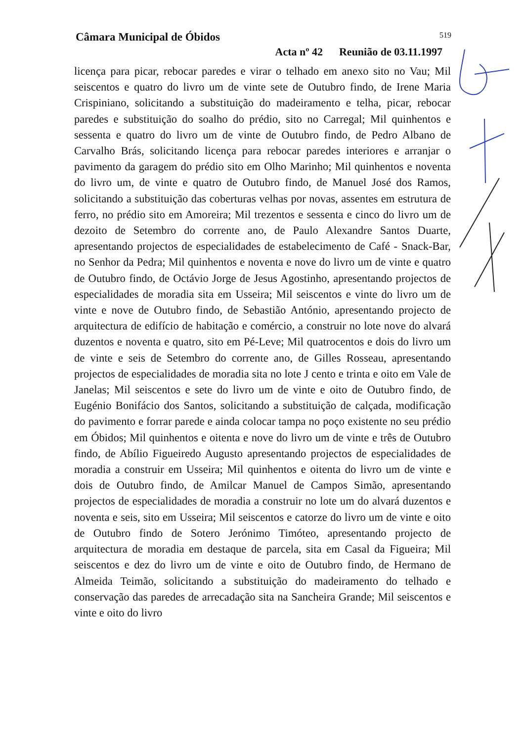Câmara Municipal de Óbidos 519
Acta nº 42 Reunião de 03.11.1997
licença para picar, rebocar paredes e virar o telhado em anexo sito no Vau; Mil seiscentos e quatro do livro um de vinte sete de Outubro findo, de Irene Maria Crispiniano, solicitando a substituição do madeiramento e telha, picar, rebocar paredes e substituição do soalho do prédio, sito no Carregal; Mil quinhentos e sessenta e quatro do livro um de vinte de Outubro findo, de Pedro Albano de Carvalho Brás, solicitando licença para rebocar paredes interiores e arranjar o pavimento da garagem do prédio sito em Olho Marinho; Mil quinhentos e noventa do livro um, de vinte e quatro de Outubro findo, de Manuel José dos Ramos, solicitando a substituição das coberturas velhas por novas, assentes em estrutura de ferro, no prédio sito em Amoreira; Mil trezentos e sessenta e cinco do livro um de dezoito de Setembro do corrente ano, de Paulo Alexandre Santos Duarte, apresentando projectos de especialidades de estabelecimento de Café - Snack-Bar, no Senhor da Pedra; Mil quinhentos e noventa e nove do livro um de vinte e quatro de Outubro findo, de Octávio Jorge de Jesus Agostinho, apresentando projectos de especialidades de moradia sita em Usseira; Mil seiscentos e vinte do livro um de vinte e nove de Outubro findo, de Sebastião António, apresentando projecto de arquitectura de edifício de habitação e comércio, a construir no lote nove do alvará duzentos e noventa e quatro, sito em Pé-Leve; Mil quatrocentos e dois do livro um de vinte e seis de Setembro do corrente ano, de Gilles Rosseau, apresentando projectos de especialidades de moradia sita no lote J cento e trinta e oito em Vale de Janelas; Mil seiscentos e sete do livro um de vinte e oito de Outubro findo, de Eugénio Bonifácio dos Santos, solicitando a substituição de calçada, modificação do pavimento e forrar parede e ainda colocar tampa no poço existente no seu prédio em Óbidos; Mil quinhentos e oitenta e nove do livro um de vinte e três de Outubro findo, de Abílio Figueiredo Augusto apresentando projectos de especialidades de moradia a construir em Usseira; Mil quinhentos e oitenta do livro um de vinte e dois de Outubro findo, de Amilcar Manuel de Campos Simão, apresentando projectos de especialidades de moradia a construir no lote um do alvará duzentos e noventa e seis, sito em Usseira; Mil seiscentos e catorze do livro um de vinte e oito de Outubro findo de Sotero Jerónimo Timóteo, apresentando projecto de arquitectura de moradia em destaque de parcela, sita em Casal da Figueira; Mil seiscentos e dez do livro um de vinte e oito de Outubro findo, de Hermano de Almeida Teimão, solicitando a substituição do madeiramento do telhado e conservação das paredes de arrecadação sita na Sancheira Grande; Mil seiscentos e vinte e oito do livro